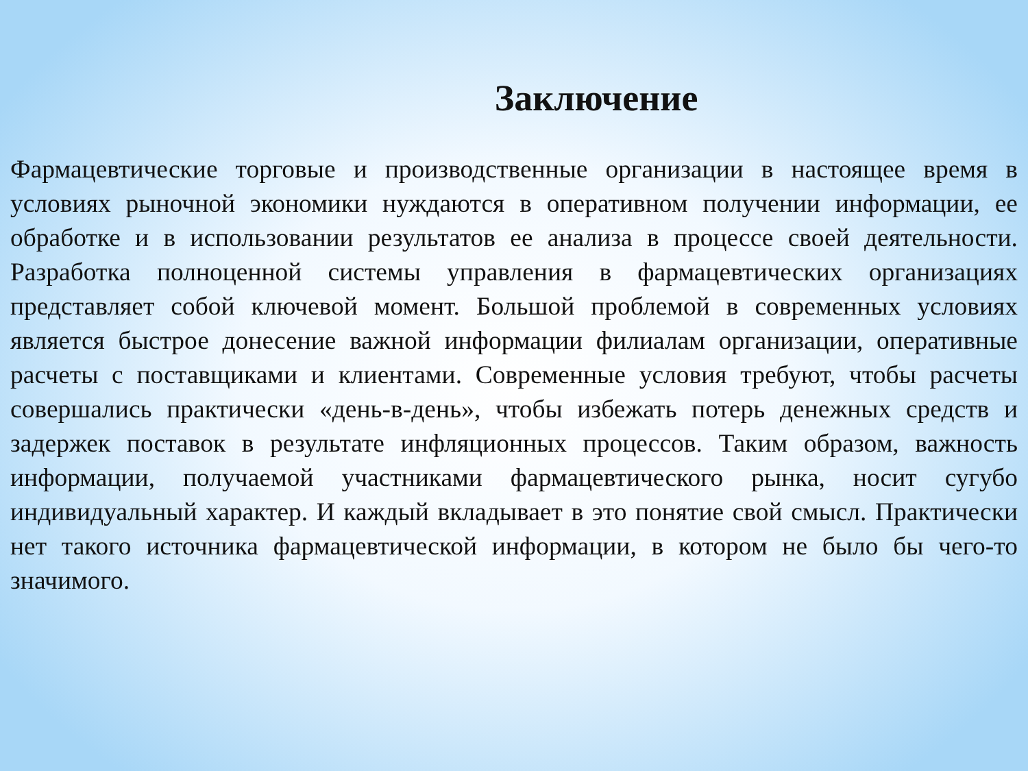Заключение
Фармацевтические торговые и производственные организации в настоящее время в условиях рыночной экономики нуждаются в оперативном получении информации, ее обработке и в использовании результатов ее анализа в процессе своей деятельности. Разработка полноценной системы управления в фармацевтических организациях представляет собой ключевой момент. Большой проблемой в современных условиях является быстрое донесение важной информации филиалам организации, оперативные расчеты с поставщиками и клиентами. Современные условия требуют, чтобы расчеты совершались практически «день-в-день», чтобы избежать потерь денежных средств и задержек поставок в результате инфляционных процессов. Таким образом, важность информации, получаемой участниками фармацевтического рынка, носит сугубо индивидуальный характер. И каждый вкладывает в это понятие свой смысл. Практически нет такого источника фармацевтической информации, в котором не было бы чего-то значимого.